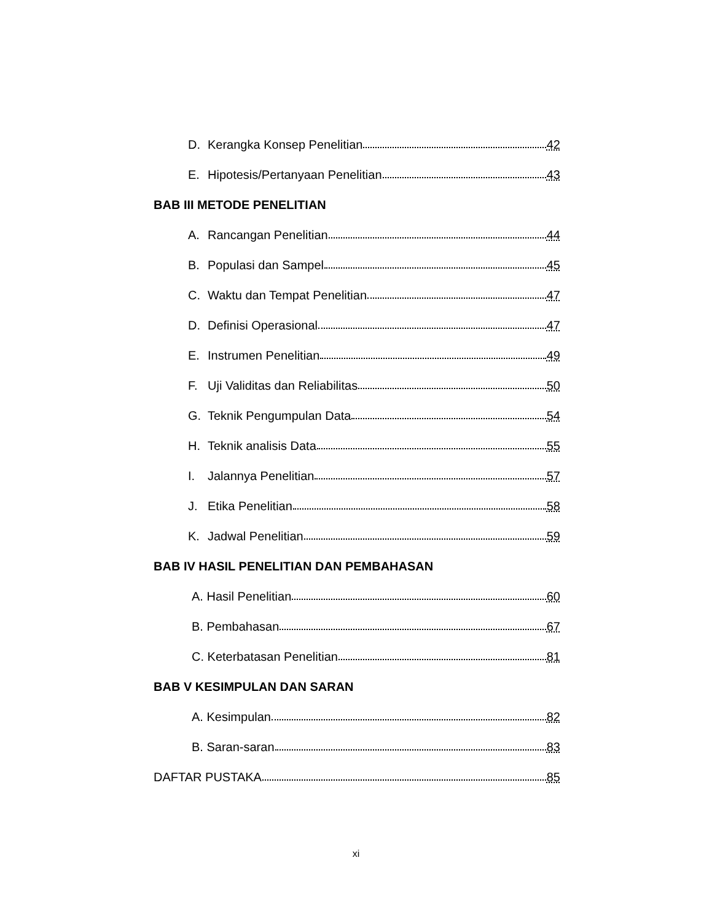D. Kerangka Konsep Penelitian 42
E. Hipotesis/Pertanyaan Penelitian 43
BAB III METODE PENELITIAN
A. Rancangan Penelitian 44
B. Populasi dan Sampel 45
C. Waktu dan Tempat Penelitian 47
D. Definisi Operasional 47
E. Instrumen Penelitian 49
F. Uji Validitas dan Reliabilitas 50
G. Teknik Pengumpulan Data 54
H. Teknik analisis Data 55
I. Jalannya Penelitian 57
J. Etika Penelitian 58
K. Jadwal Penelitian 59
BAB IV HASIL PENELITIAN DAN PEMBAHASAN
A. Hasil Penelitian 60
B. Pembahasan 67
C. Keterbatasan Penelitian 81
BAB V KESIMPULAN DAN SARAN
A. Kesimpulan 82
B. Saran-saran 83
DAFTAR PUSTAKA 85
xi